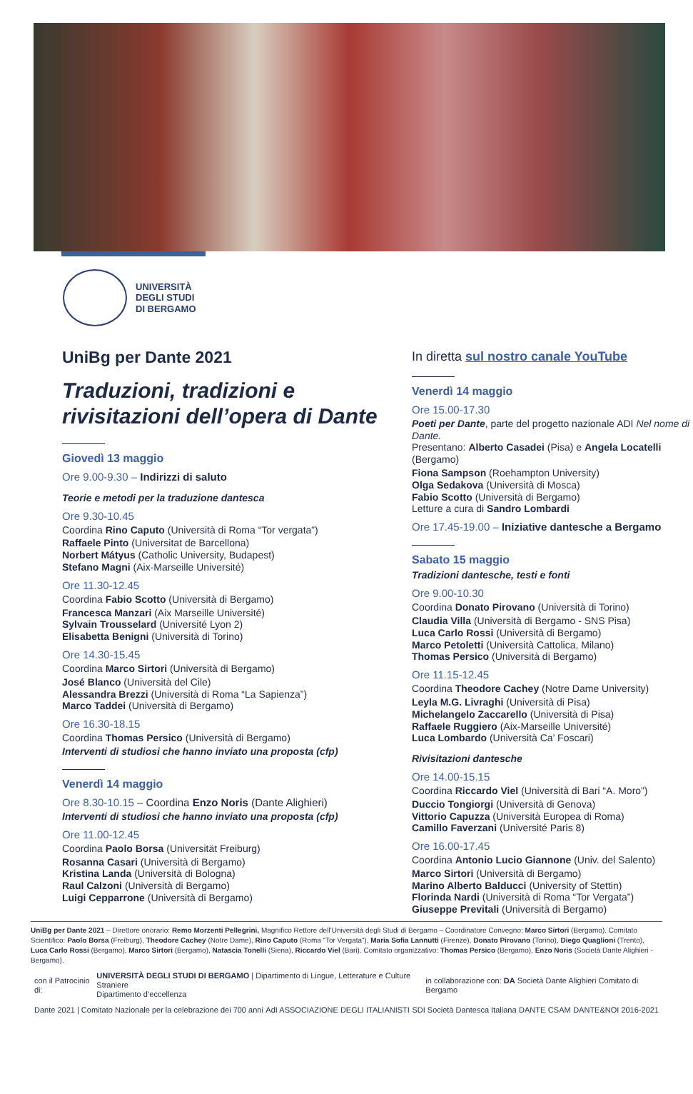UNIVERSITÀ
DEGLI STUDI
DI BERGAMO
UniBg per Dante 2021
Traduzioni, tradizioni e rivisitazioni dell’opera di Dante
Giovedì 13 maggio
Ore 9.00-9.30 – Indirizzi di saluto
Teorie e metodi per la traduzione dantesca
Ore 9.30-10.45
Coordina Rino Caputo (Università di Roma “Tor vergata”)
Raffaele Pinto (Universitat de Barcellona)
Norbert Mátyus (Catholic University, Budapest)
Stefano Magni (Aix-Marseille Université)
Ore 11.30-12.45
Coordina Fabio Scotto (Università di Bergamo)
Francesca Manzari (Aix Marseille Université)
Sylvain Trousselard (Université Lyon 2)
Elisabetta Benigni (Università di Torino)
Ore 14.30-15.45
Coordina Marco Sirtori (Università di Bergamo)
José Blanco (Università del Cile)
Alessandra Brezzi (Università di Roma “La Sapienza”)
Marco Taddei (Università di Bergamo)
Ore 16.30-18.15
Coordina Thomas Persico (Università di Bergamo)
Interventi di studiosi che hanno inviato una proposta (cfp)
Venerdì 14 maggio
Ore 8.30-10.15 – Coordina Enzo Noris (Dante Alighieri)
Interventi di studiosi che hanno inviato una proposta (cfp)
Ore 11.00-12.45
Coordina Paolo Borsa (Universität Freiburg)
Rosanna Casari (Università di Bergamo)
Kristina Landa (Università di Bologna)
Raul Calzoni (Università di Bergamo)
Luigi Cepparrone (Università di Bergamo)
In diretta sul nostro canale YouTube
Venerdì 14 maggio
Ore 15.00-17.30
Poeti per Dante, parte del progetto nazionale ADI Nel nome di Dante.
Presentano: Alberto Casadei (Pisa) e Angela Locatelli (Bergamo)
Fiona Sampson (Roehampton University)
Olga Sedakova (Università di Mosca)
Fabio Scotto (Università di Bergamo)
Letture a cura di Sandro Lombardi
Ore 17.45-19.00 – Iniziative dantesche a Bergamo
Sabato 15 maggio
Tradizioni dantesche, testi e fonti
Ore 9.00-10.30
Coordina Donato Pirovano (Università di Torino)
Claudia Villa (Università di Bergamo - SNS Pisa)
Luca Carlo Rossi (Università di Bergamo)
Marco Petoletti (Università Cattolica, Milano)
Thomas Persico (Università di Bergamo)
Ore 11.15-12.45
Coordina Theodore Cachey (Notre Dame University)
Leyla M.G. Livraghi (Università di Pisa)
Michelangelo Zaccarello (Università di Pisa)
Raffaele Ruggiero (Aix-Marseille Université)
Luca Lombardo (Università Ca’ Foscari)
Rivisitazioni dantesche
Ore 14.00-15.15
Coordina Riccardo Viel (Università di Bari “A. Moro”)
Duccio Tongiorgi (Università di Genova)
Vittorio Capuzza (Università Europea di Roma)
Camillo Faverzani (Université Paris 8)
Ore 16.00-17.45
Coordina Antonio Lucio Giannone (Univ. del Salento)
Marco Sirtori (Università di Bergamo)
Marino Alberto Balducci (University of Stettin)
Florinda Nardi (Università di Roma “Tor Vergata”)
Giuseppe Previtali (Università di Bergamo)
UniBg per Dante 2021 – Direttore onorario: Remo Morzenti Pellegrini, Magnifico Rettore dell’Università degli Studi di Bergamo – Coordinatore Convegno: Marco Sirtori (Bergamo). Comitato Scientifico: Paolo Borsa (Freiburg), Theodore Cachey (Notre Dame), Rino Caputo (Roma “Tor Vergata”), Maria Sofia Lannutti (Firenze), Donato Pirovano (Torino), Diego Quaglioni (Trento), Luca Carlo Rossi (Bergamo), Marco Sirtori (Bergamo), Natascia Tonelli (Siena), Riccardo Viel (Bari). Comitato organizzativo: Thomas Persico (Bergamo), Enzo Noris (Società Dante Alighieri - Bergamo).
con il Patrocinio di: UNIVERSITÀ DEGLI STUDI DI BERGAMO | Dipartimento di Lingue, Letterature e Culture Straniere
Dipartimento d’eccellenza in collaborazione con: DA Società Dante Alighieri Comitato di Bergamo
Dante 2021 | Comitato Nazionale per la celebrazione dei 700 anni AdI ASSOCIAZIONE DEGLI ITALIANISTI SDI Società Dantesca Italiana DANTE CSAM DANTE&NOI 2016-2021